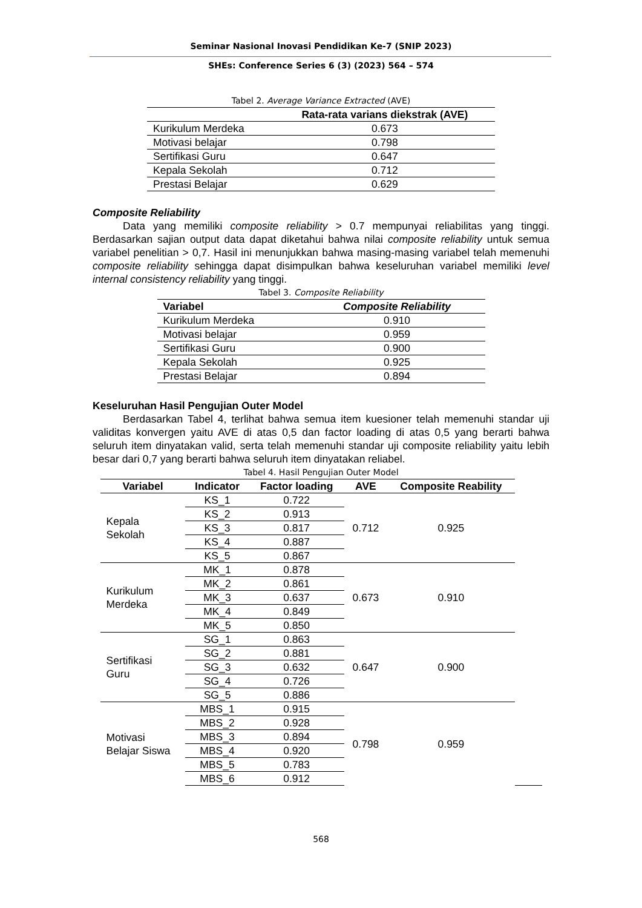Seminar Nasional Inovasi Pendidikan Ke-7 (SNIP 2023)
SHEs: Conference Series 6 (3) (2023) 564 – 574
Tabel 2. Average Variance Extracted (AVE)
| | Rata-rata varians diekstrak (AVE) |
| --- | --- |
| Kurikulum Merdeka | 0.673 |
| Motivasi belajar | 0.798 |
| Sertifikasi Guru | 0.647 |
| Kepala Sekolah | 0.712 |
| Prestasi Belajar | 0.629 |
Composite Reliability
Data yang memiliki composite reliability > 0.7 mempunyai reliabilitas yang tinggi. Berdasarkan sajian output data dapat diketahui bahwa nilai composite reliability untuk semua variabel penelitian > 0,7. Hasil ini menunjukkan bahwa masing-masing variabel telah memenuhi composite reliability sehingga dapat disimpulkan bahwa keseluruhan variabel memiliki level internal consistency reliability yang tinggi.
Tabel 3. Composite Reliability
| Variabel | Composite Reliability |
| --- | --- |
| Kurikulum Merdeka | 0.910 |
| Motivasi belajar | 0.959 |
| Sertifikasi Guru | 0.900 |
| Kepala Sekolah | 0.925 |
| Prestasi Belajar | 0.894 |
Keseluruhan Hasil Pengujian Outer Model
Berdasarkan Tabel 4, terlihat bahwa semua item kuesioner telah memenuhi standar uji validitas konvergen yaitu AVE di atas 0,5 dan factor loading di atas 0,5 yang berarti bahwa seluruh item dinyatakan valid, serta telah memenuhi standar uji composite reliability yaitu lebih besar dari 0,7 yang berarti bahwa seluruh item dinyatakan reliabel.
Tabel 4. Hasil Pengujian Outer Model
| Variabel | Indicator | Factor loading | AVE | Composite Reability | | |
| --- | --- | --- | --- | --- | --- | --- |
| Kepala Sekolah | KS_1 | 0.722 | 0.712 | 0.925 | | |
| | KS_2 | 0.913 | | | | |
| | KS_3 | 0.817 | | | | |
| | KS_4 | 0.887 | | | | |
| | KS_5 | 0.867 | | | | |
| Kurikulum Merdeka | MK_1 | 0.878 | 0.673 | 0.910 | | |
| | MK_2 | 0.861 | | | | |
| | MK_3 | 0.637 | | | | |
| | MK_4 | 0.849 | | | | |
| | MK_5 | 0.850 | | | | |
| Sertifikasi Guru | SG_1 | 0.863 | 0.647 | 0.900 | | |
| | SG_2 | 0.881 | | | | |
| | SG_3 | 0.632 | | | | |
| | SG_4 | 0.726 | | | | |
| | SG_5 | 0.886 | | | | |
| Motivasi Belajar Siswa | MBS_1 | 0.915 | 0.798 | 0.959 | | |
| | MBS_2 | 0.928 | | | | |
| | MBS_3 | 0.894 | | | | |
| | MBS_4 | 0.920 | | | | |
| | MBS_5 | 0.783 | | | | |
| | MBS_6 | 0.912 | | | | |
568